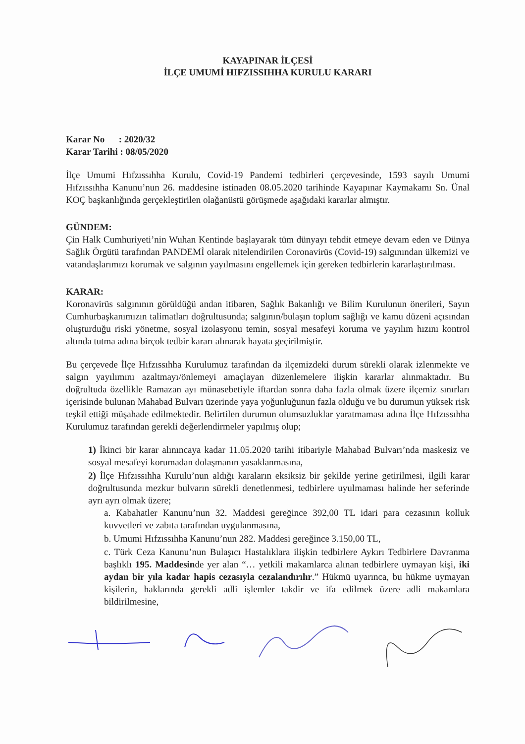KAYAPINAR İLÇESİ
İLÇE UMUMİ HIFZISSIHHA KURULU KARARI
Karar No : 2020/32
Karar Tarihi : 08/05/2020
İlçe Umumi Hıfzıssıhha Kurulu, Covid-19 Pandemi tedbirleri çerçevesinde, 1593 sayılı Umumi Hıfzıssıhha Kanunu’nun 26. maddesine istinaden 08.05.2020 tarihinde Kayapınar Kaymakamı Sn. Ünal KOÇ başkanlığında gerçekleştirilen olağanüstü görüşmede aşağıdaki kararlar almıştır.
GÜNDEM:
Çin Halk Cumhuriyeti’nin Wuhan Kentinde başlayarak tüm dünyayı tehdit etmeye devam eden ve Dünya Sağlık Örgütü tarafından PANDEMİ olarak nitelendirilen Coronavirüs (Covid-19) salgınından ülkemizi ve vatandaşlarımızı korumak ve salgının yayılmasını engellemek için gereken tedbirlerin kararlaştırılması.
KARAR:
Koronavirüs salgınının görüldüğü andan itibaren, Sağlık Bakanlığı ve Bilim Kurulunun önerileri, Sayın Cumhurbaşkanımızın talimatları doğrultusunda; salgının/bulaşın toplum sağlığı ve kamu düzeni açısından oluşturduğu riski yönetme, sosyal izolasyonu temin, sosyal mesafeyi koruma ve yayılım hızını kontrol altında tutma adına birçok tedbir kararı alınarak hayata geçirilmiştir.
Bu çerçevede İlçe Hıfzıssıhha Kurulumuz tarafından da ilçemizdeki durum sürekli olarak izlenmekte ve salgın yayılımını azaltmayı/önlemeyi amaçlayan düzenlemelere ilişkin kararlar alınmaktadır. Bu doğrultuda özellikle Ramazan ayı münasebetiyle iftardan sonra daha fazla olmak üzere ilçemiz sınırları içerisinde bulunan Mahabad Bulvarı üzerinde yaya yoğunluğunun fazla olduğu ve bu durumun yüksek risk teşkil ettiği müşahade edilmektedir. Belirtilen durumun olumsuzluklar yaratmaması adına İlçe Hıfzıssıhha Kurulumuz tarafından gerekli değerlendirmeler yapılmış olup;
1) İkinci bir karar alınıncaya kadar 11.05.2020 tarihi itibariyle Mahabad Bulvarı’nda maskesiz ve sosyal mesafeyi korumadan dolaşmanın yasaklanmasına,
2) İlçe Hıfzıssıhha Kurulu’nun aldığı karaların eksiksiz bir şekilde yerine getirilmesi, ilgili karar doğrultusunda mezkur bulvarın sürekli denetlenmesi, tedbirlere uyulmaması halinde her seferinde ayrı ayrı olmak üzere;
a. Kabahatler Kanunu’nun 32. Maddesi gereğince 392,00 TL idari para cezasının kolluk kuvvetleri ve zabıta tarafından uygulanmasına,
b. Umumi Hıfzıssıhha Kanunu’nun 282. Maddesi gereğince 3.150,00 TL,
c. Türk Ceza Kanunu’nun Bulaşıcı Hastalıklara ilişkin tedbirlere Aykırı Tedbirlere Davranma başlıklı 195. Maddesinde yer alan “… yetkili makamlarca alınan tedbirlere uymayan kişi, iki aydan bir yıla kadar hapis cezasıyla cezalandırılır.” Hükmü uyarınca, bu hükme uymayan kişilerin, haklarında gerekli adli işlemler takdir ve ifa edilmek üzere adli makamlara bildirilmesine,